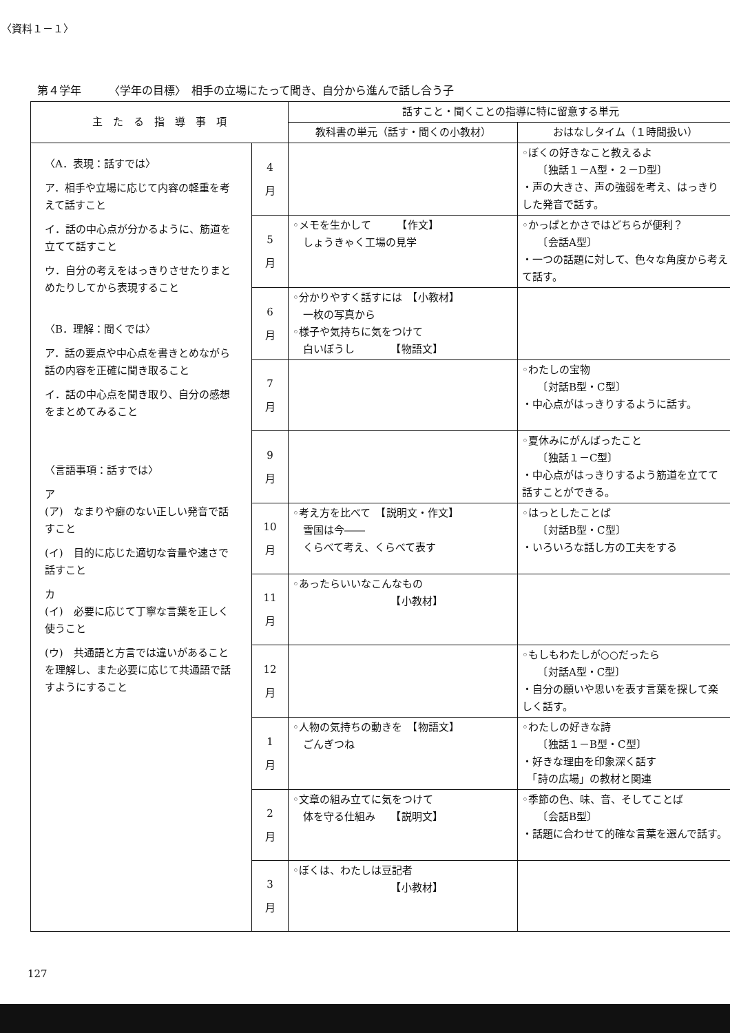〈資料１－１〉
第４学年　　　〈学年の目標〉　相手の立場にたって聞き、自分から進んで話し合う子
| 主 た る 指 導 事 項 | | 話すこと・聞くことの指導に特に留意する単元 | |
| --- | --- | --- | --- |
| | | 教科書の単元（話す・聞くの小教材） | おはなしタイム（１時間扱い） |
| 〈A．表現：話すでは〉 ア．相手や立場に応じて内容の軽重を考えて話すこと イ．話の中心点が分かるように、筋道を立てて話すこと ウ．自分の考えをはっきりさせたりまとめたりしてから表現すること 〈B．理解：聞くでは〉 ア．話の要点や中心点を書きとめながら話の内容を正確に聞き取ること イ．話の中心点を聞き取り、自分の感想をまとめてみること 〈言語事項：話すでは〉 ア (ア) なまりや癖のない正しい発音で話すこと (イ) 目的に応じた適切な音量や速さで話すこと カ (イ) 必要に応じて丁寧な言葉を正しく使うこと (ウ) 共通語と方言では違いがあることを理解し、また必要に応じて共通語で話すようにすること | 4 月 | | ◦ぼくの好きなこと教えるよ 〔独話１－A型・２－D型〕 ・声の大きさ、声の強弱を考え、はっきりした発音で話す。 |
| | 5 月 | ◦メモを生かして 【作文】 しょうきゃく工場の見学 | ◦かっぱとかさではどちらが便利？ 〔会話A型〕 ・一つの話題に対して、色々な角度から考えて話す。 |
| | 6 月 | ◦分かりやすく話すには 【小教材】 一枚の写真から ◦様子や気持ちに気をつけて 白いぼうし 【物語文】 | |
| | 7 月 | | ◦わたしの宝物 〔対話B型・C型〕 ・中心点がはっきりするように話す。 |
| | 9 月 | | ◦夏休みにがんばったこと 〔独話１－C型〕 ・中心点がはっきりするよう筋道を立てて話すことができる。 |
| | 10 月 | ◦考え方を比べて 【説明文・作文】 雪国は今―― くらべて考え、くらべて表す | ◦はっとしたことば 〔対話B型・C型〕 ・いろいろな話し方の工夫をする |
| | 11 月 | ◦あったらいいなこんなもの 【小教材】 | |
| | 12 月 | | ◦もしもわたしが○○だったら 〔対話A型・C型〕 ・自分の願いや思いを表す言葉を探して楽しく話す。 |
| | 1 月 | ◦人物の気持ちの動きを 【物語文】 ごんぎつね | ◦わたしの好きな詩 〔独話１－B型・C型〕 ・好きな理由を印象深く話す 「詩の広場」の教材と関連 |
| | 2 月 | ◦文章の組み立てに気をつけて 体を守る仕組み 【説明文】 | ◦季節の色、味、音、そしてことば 〔会話B型〕 ・話題に合わせて的確な言葉を選んで話す。 |
| | 3 月 | ◦ぼくは、わたしは豆記者 【小教材】 | |
127